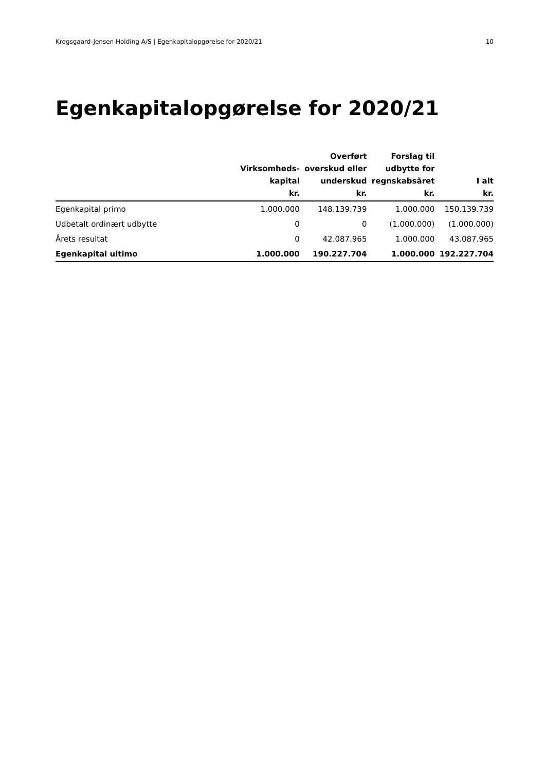Krogsgaard-Jensen Holding A/S | Egenkapitalopgørelse for 2020/21 10
Egenkapitalopgørelse for 2020/21
| | Virksomheds- kapital kr. | Overført overskud eller underskud kr. | Forslag til udbytte for regnskabsåret kr. | I alt kr. |
| --- | --- | --- | --- | --- |
| Egenkapital primo | 1.000.000 | 148.139.739 | 1.000.000 | 150.139.739 |
| Udbetalt ordinært udbytte | 0 | 0 | (1.000.000) | (1.000.000) |
| Årets resultat | 0 | 42.087.965 | 1.000.000 | 43.087.965 |
| Egenkapital ultimo | 1.000.000 | 190.227.704 | 1.000.000 | 192.227.704 |